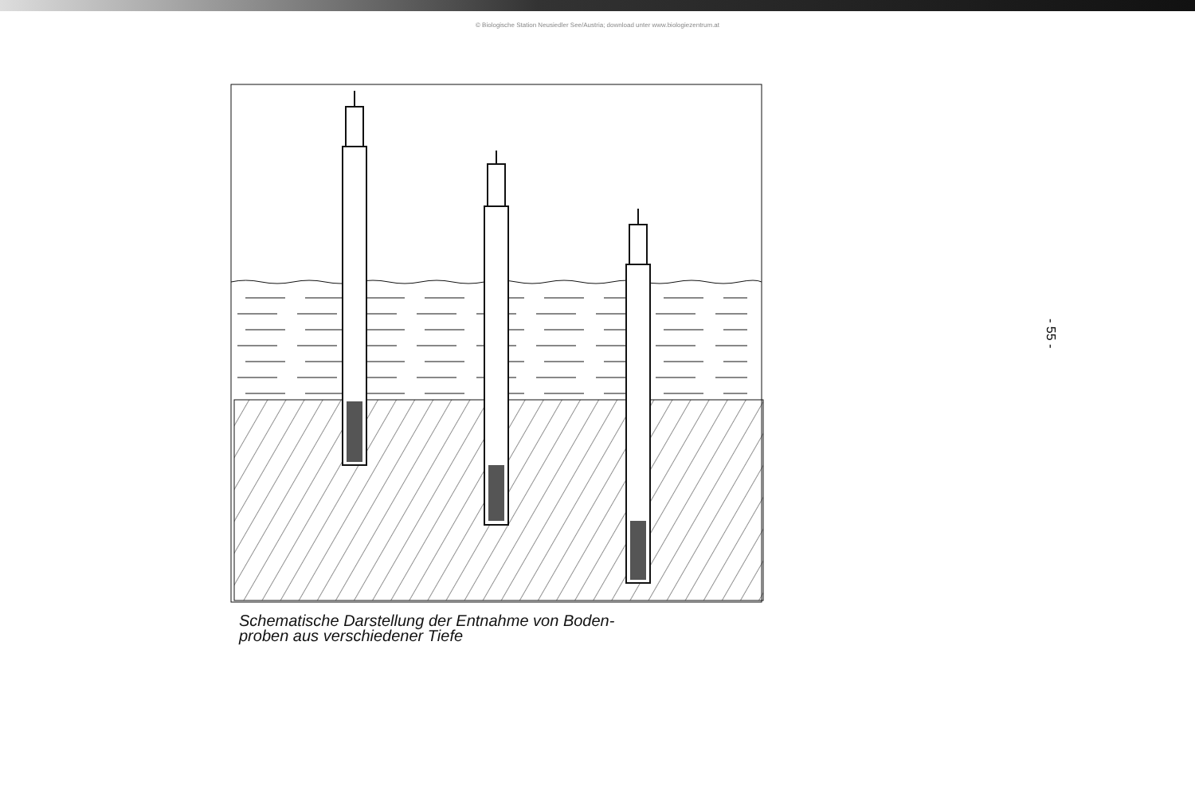© Biologische Station Neusiedler See/Austria; download unter www.biologiezentrum.at
Schematische Darstellung der Entnahme von Boden-
proben aus verschiedener Tiefe
- 55 -